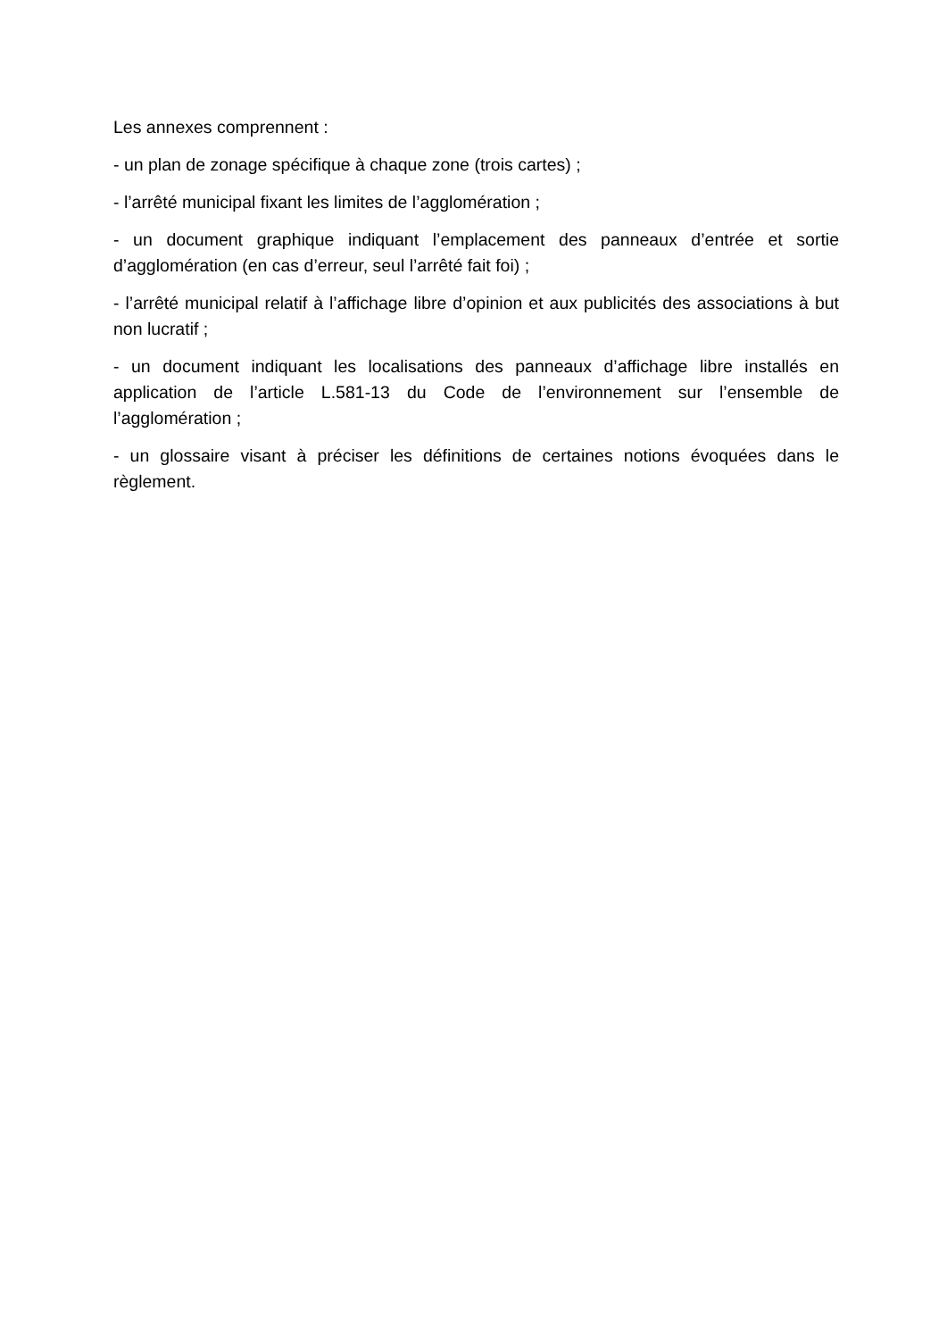Les annexes comprennent :
- un plan de zonage spécifique à chaque zone (trois cartes) ;
- l’arrêté municipal fixant les limites de l’agglomération ;
- un document graphique indiquant l’emplacement des panneaux d’entrée et sortie d’agglomération (en cas d’erreur, seul l’arrêté fait foi) ;
- l’arrêté municipal relatif à l’affichage libre d’opinion et aux publicités des associations à but non lucratif ;
- un document indiquant les localisations des panneaux d’affichage libre installés en application de l’article L.581-13 du Code de l’environnement sur l’ensemble de l’agglomération ;
- un glossaire visant à préciser les définitions de certaines notions évoquées dans le règlement.